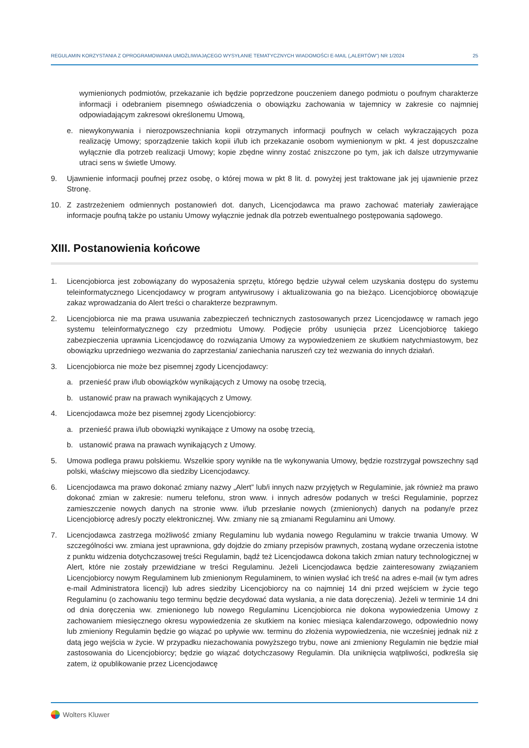REGULAMIN KORZYSTANIA Z OPROGRAMOWANIA UMOŻLIWIAJĄCEGO WYSYŁANIE TEMATYCZNYCH WIADOMOŚCI E-MAIL („ALERTÓW”) NR 1/2024 25
wymienionych podmiotów, przekazanie ich będzie poprzedzone pouczeniem danego podmiotu o poufnym charakterze informacji i odebraniem pisemnego oświadczenia o obowiązku zachowania w tajemnicy w zakresie co najmniej odpowiadającym zakresowi określonemu Umową,
e. niewykonywania i nierozpowszechniania kopii otrzymanych informacji poufnych w celach wykraczających poza realizację Umowy; sporządzenie takich kopii i/lub ich przekazanie osobom wymienionym w pkt. 4 jest dopuszczalne wyłącznie dla potrzeb realizacji Umowy; kopie zbędne winny zostać zniszczone po tym, jak ich dalsze utrzymywanie utraci sens w świetle Umowy.
9. Ujawnienie informacji poufnej przez osobę, o której mowa w pkt 8 lit. d. powyżej jest traktowane jak jej ujawnienie przez Stronę.
10. Z zastrzeżeniem odmiennych postanowień dot. danych, Licencjodawca ma prawo zachować materiały zawierające informacje poufną także po ustaniu Umowy wyłącznie jednak dla potrzeb ewentualnego postępowania sądowego.
XIII. Postanowienia końcowe
1. Licencjobiorca jest zobowiązany do wyposażenia sprzętu, którego będzie używał celem uzyskania dostępu do systemu teleinformatycznego Licencjodawcy w program antywirusowy i aktualizowania go na bieżąco. Licencjobiorcę obowiązuje zakaz wprowadzania do Alert treści o charakterze bezprawnym.
2. Licencjobiorca nie ma prawa usuwania zabezpieczeń technicznych zastosowanych przez Licencjodawcę w ramach jego systemu teleinformatycznego czy przedmiotu Umowy. Podjęcie próby usunięcia przez Licencjobiorcę takiego zabezpieczenia uprawnia Licencjodawcę do rozwiązania Umowy za wypowiedzeniem ze skutkiem natychmiastowym, bez obowiązku uprzedniego wezwania do zaprzestania/ zaniechania naruszeń czy też wezwania do innych działań.
3. Licencjobiorca nie może bez pisemnej zgody Licencjodawcy:
a. przenieść praw i/lub obowiązków wynikających z Umowy na osobę trzecią,
b. ustanowić praw na prawach wynikających z Umowy.
4. Licencjodawca może bez pisemnej zgody Licencjobiorcy:
a. przenieść prawa i/lub obowiązki wynikające z Umowy na osobę trzecią,
b. ustanowić prawa na prawach wynikających z Umowy.
5. Umowa podlega prawu polskiemu. Wszelkie spory wynikłe na tle wykonywania Umowy, będzie rozstrzygał powszechny sąd polski, właściwy miejscowo dla siedziby Licencjodawcy.
6. Licencjodawca ma prawo dokonać zmiany nazwy „Alert” lub/i innych nazw przyjętych w Regulaminie, jak również ma prawo dokonać zmian w zakresie: numeru telefonu, stron www. i innych adresów podanych w treści Regulaminie, poprzez zamieszczenie nowych danych na stronie www. i/lub przesłanie nowych (zmienionych) danych na podany/e przez Licencjobiorcę adres/y poczty elektronicznej. Ww. zmiany nie są zmianami Regulaminu ani Umowy.
7. Licencjodawca zastrzega możliwość zmiany Regulaminu lub wydania nowego Regulaminu w trakcie trwania Umowy. W szczególności ww. zmiana jest uprawniona, gdy dojdzie do zmiany przepisów prawnych, zostaną wydane orzeczenia istotne z punktu widzenia dotychczasowej treści Regulamin, bądź też Licencjodawca dokona takich zmian natury technologicznej w Alert, które nie zostały przewidziane w treści Regulaminu. Jeżeli Licencjodawca będzie zainteresowany związaniem Licencjobiorcy nowym Regulaminem lub zmienionym Regulaminem, to winien wysłać ich treść na adres e-mail (w tym adres e-mail Administratora licencji) lub adres siedziby Licencjobiorcy na co najmniej 14 dni przed wejściem w życie tego Regulaminu (o zachowaniu tego terminu będzie decydować data wysłania, a nie data doręczenia). Jeżeli w terminie 14 dni od dnia doręczenia ww. zmienionego lub nowego Regulaminu Licencjobiorca nie dokona wypowiedzenia Umowy z zachowaniem miesięcznego okresu wypowiedzenia ze skutkiem na koniec miesiąca kalendarzowego, odpowiednio nowy lub zmieniony Regulamin będzie go wiązać po upływie ww. terminu do złożenia wypowiedzenia, nie wcześniej jednak niż z datą jego wejścia w życie. W przypadku niezachowania powyższego trybu, nowe ani zmieniony Regulamin nie będzie miał zastosowania do Licencjobiorcy; będzie go wiązać dotychczasowy Regulamin. Dla uniknięcia wątpliwości, podkreśla się zatem, iż opublikowanie przez Licencjodawcę
Wolters Kluwer